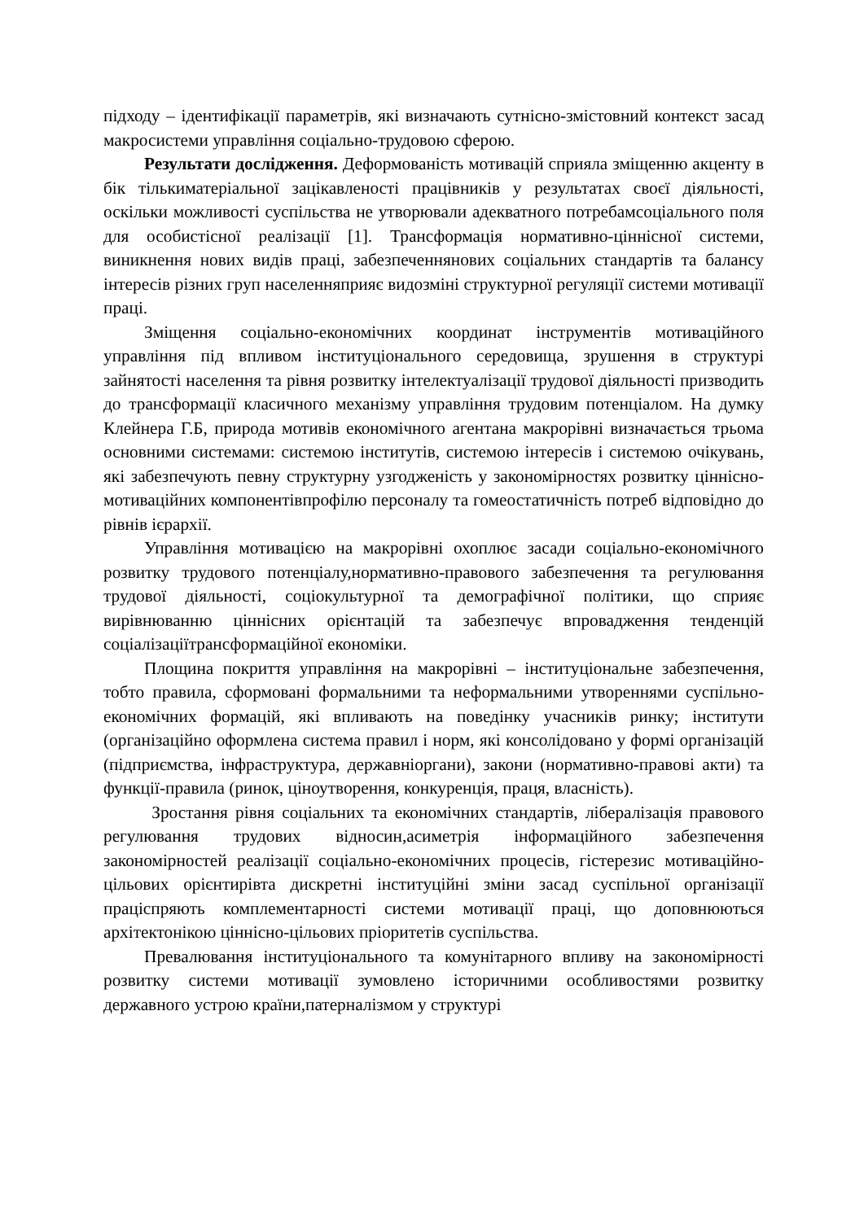підходу – ідентифікації параметрів, які визначають сутнісно-змістовний контекст засад макросистеми управління соціально-трудовою сферою.
Результати дослідження. Деформованість мотивацій сприяла зміщенню акценту в бік тількиматеріальної зацікавленості працівників у результатах своєї діяльності, оскільки можливості суспільства не утворювали адекватного потребамсоціального поля для особистісної реалізації [1]. Трансформація нормативно-ціннісної системи, виникнення нових видів праці, забезпеченнянових соціальних стандартів та балансу інтересів різних груп населенняприяє видозміні структурної регуляції системи мотивації праці.
Зміщення соціально-економічних координат інструментів мотиваційного управління під впливом інституціонального середовища, зрушення в структурі зайнятості населення та рівня розвитку інтелектуалізації трудової діяльності призводить до трансформації класичного механізму управління трудовим потенціалом. На думку Клейнера Г.Б, природа мотивів економічного агентана макрорівні визначається трьома основними системами: системою інститутів, системою інтересів і системою очікувань, які забезпечують певну структурну узгодженість у закономірностях розвитку ціннісно-мотиваційних компонентівпрофілю персоналу та гомеостатичність потреб відповідно до рівнів ієрархії.
Управління мотивацією на макрорівні охоплює засади соціально-економічного розвитку трудового потенціалу,нормативно-правового забезпечення та регулювання трудової діяльності, соціокультурної та демографічної політики, що сприяє вирівнюванню ціннісних орієнтацій та забезпечує впровадження тенденцій соціалізаціїтрансформаційної економіки.
Площина покриття управління на макрорівні – інституціональне забезпечення, тобто правила, сформовані формальними та неформальними утвореннями суспільно-економічних формацій, які впливають на поведінку учасників ринку; інститути (організаційно оформлена система правил і норм, які консолідовано у формі організацій (підприємства, інфраструктура, державніоргани), закони (нормативно-правові акти) та функції-правила (ринок, ціноутворення, конкуренція, праця, власність).
Зростання рівня соціальних та економічних стандартів, лібералізація правового регулювання трудових відносин,асиметрія інформаційного забезпечення закономірностей реалізації соціально-економічних процесів, гістерезис мотиваційно-цільових орієнтирівта дискретні інституційні зміни засад суспільної організації праціспряють комплементарності системи мотивації праці, що доповнюються архітектонікою ціннісно-цільових пріоритетів суспільства.
Превалювання інституціонального та комунітарного впливу на закономірності розвитку системи мотивації зумовлено історичними особливостями розвитку державного устрою країни,патерналізмом у структурі